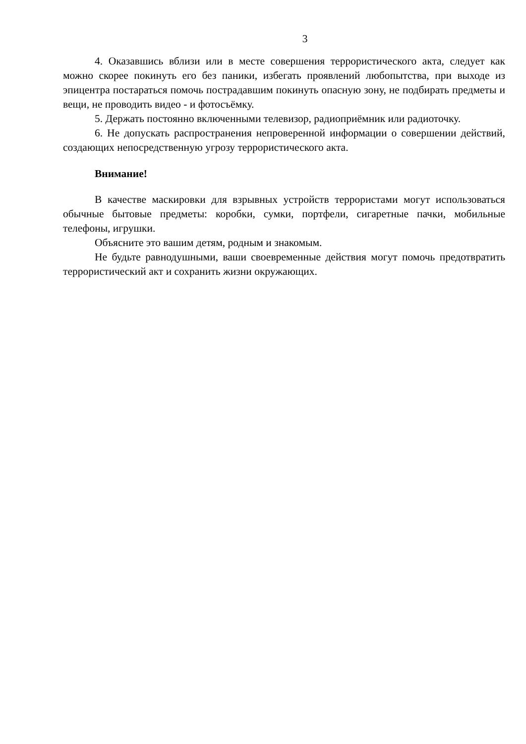3
4. Оказавшись вблизи или в месте совершения террористического акта, следует как можно скорее покинуть его без паники, избегать проявлений любопытства, при выходе из эпицентра постараться помочь пострадавшим покинуть опасную зону, не подбирать предметы и вещи, не проводить видео - и фотосъёмку.
5. Держать постоянно включенными телевизор, радиоприёмник или радиоточку.
6. Не допускать распространения непроверенной информации о совершении действий, создающих непосредственную угрозу террористического акта.
Внимание!
В качестве маскировки для взрывных устройств террористами могут использоваться обычные бытовые предметы: коробки, сумки, портфели, сигаретные пачки, мобильные телефоны, игрушки.
Объясните это вашим детям, родным и знакомым.
Не будьте равнодушными, ваши своевременные действия могут помочь предотвратить террористический акт и сохранить жизни окружающих.